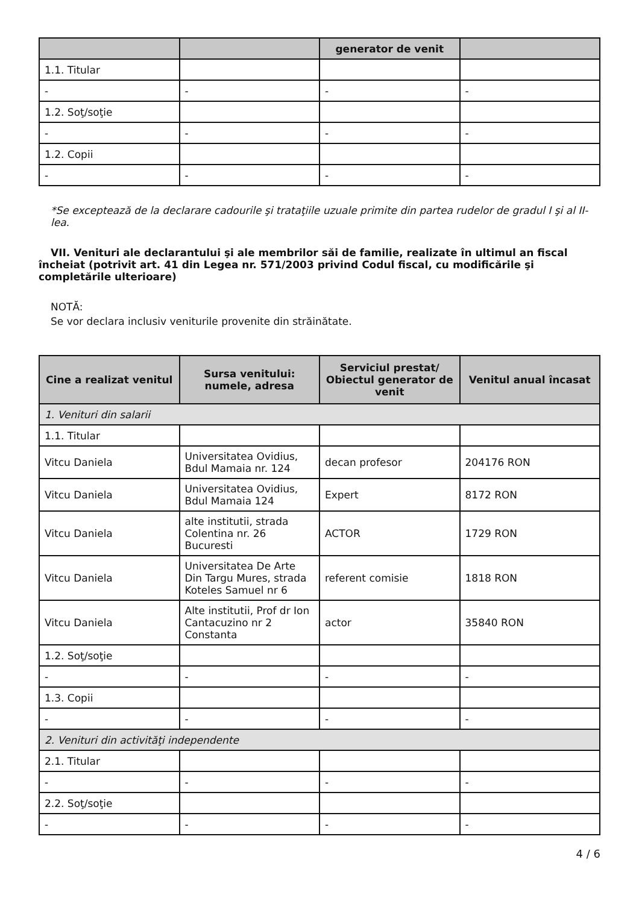| | | generator de venit | |
| --- | --- | --- | --- |
| 1.1. Titular | | | |
| - | - | - | - |
| 1.2. Soţ/soţie | | | |
| - | - | - | - |
| 1.2. Copii | | | |
| - | - | - | - |
*Se exceptează de la declarare cadourile şi trataţiile uzuale primite din partea rudelor de gradul I şi al II-lea.
VII. Venituri ale declarantului şi ale membrilor săi de familie, realizate în ultimul an fiscal încheiat (potrivit art. 41 din Legea nr. 571/2003 privind Codul fiscal, cu modificările şi completările ulterioare)
NOTĂ:
Se vor declara inclusiv veniturile provenite din străinătate.
| Cine a realizat venitul | Sursa venitului: numele, adresa | Serviciul prestat/ Obiectul generator de venit | Venitul anual încasat |
| --- | --- | --- | --- |
| 1. Venituri din salarii | | | |
| 1.1. Titular | | | |
| Vitcu Daniela | Universitatea Ovidius, Bdul Mamaia nr. 124 | decan profesor | 204176 RON |
| Vitcu Daniela | Universitatea Ovidius, Bdul Mamaia 124 | Expert | 8172 RON |
| Vitcu Daniela | alte institutii, strada Colentina nr. 26 Bucuresti | ACTOR | 1729 RON |
| Vitcu Daniela | Universitatea De Arte Din Targu Mures, strada Koteles Samuel nr 6 | referent comisie | 1818 RON |
| Vitcu Daniela | Alte institutii, Prof dr Ion Cantacuzino nr 2 Constanta | actor | 35840 RON |
| 1.2. Soţ/soţie | | | |
| - | - | - | - |
| 1.3. Copii | | | |
| - | - | - | - |
| 2. Venituri din activităţi independente | | | |
| 2.1. Titular | | | |
| - | - | - | - |
| 2.2. Soţ/soţie | | | |
| - | - | - | - |
4 / 6